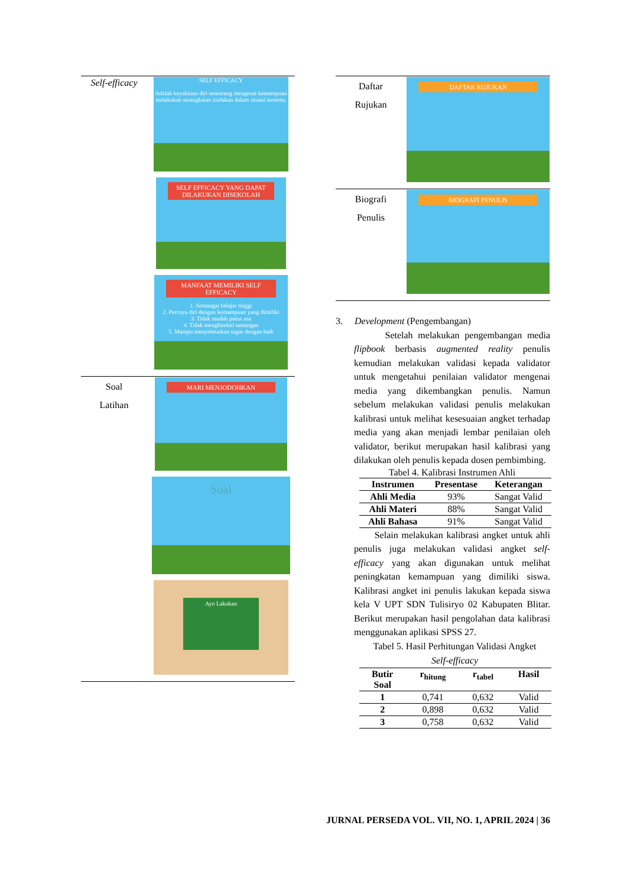| Self-efficacy | SELF EFFICACY Adalah keyakinan diri seseorang mengenai kemampuan melakukan serangkaian tindakan dalam situasi tertentu. SELF EFFICACY YANG DAPAT DILAKUKAN DISEKOLAH MANFAAT MEMILIKI SELF EFFICACY 1. Semangat belajar tinggi 2. Percaya diri dengan kemampuan yang dimiliki 3. Tidak mudah putus asa 4. Tidak menghindari tantangan 5. Mampu menyelesaikan tugas dengan baik |
| Soal Latihan | MARI MENJODOHKAN Soal Ayo Lakukan |
| Daftar Rujukan | DAFTAR RUJUKAN |
| Biografi Penulis | BIOGRAFI PENULIS |
3. Development (Pengembangan)
Setelah melakukan pengembangan media flipbook berbasis augmented reality penulis kemudian melakukan validasi kepada validator untuk mengetahui penilaian validator mengenai media yang dikembangkan penulis. Namun sebelum melakukan validasi penulis melakukan kalibrasi untuk melihat kesesuaian angket terhadap media yang akan menjadi lembar penilaian oleh validator, berikut merupakan hasil kalibrasi yang dilakukan oleh penulis kepada dosen pembimbing.
Tabel 4. Kalibrasi Instrumen Ahli
| Instrumen | Presentase | Keterangan |
| --- | --- | --- |
| Ahli Media | 93% | Sangat Valid |
| Ahli Materi | 88% | Sangat Valid |
| Ahli Bahasa | 91% | Sangat Valid |
Selain melakukan kalibrasi angket untuk ahli penulis juga melakukan validasi angket self-efficacy yang akan digunakan untuk melihat peningkatan kemampuan yang dimiliki siswa. Kalibrasi angket ini penulis lakukan kepada siswa kela V UPT SDN Tulisiryo 02 Kabupaten Blitar. Berikut merupakan hasil pengolahan data kalibrasi menggunakan aplikasi SPSS 27.
Tabel 5. Hasil Perhitungan Validasi Angket
Self-efficacy
| Butir Soal | r<sub>hitung</sub> | r<sub>tabel</sub> | Hasil |
| --- | --- | --- | --- |
| 1 | 0,741 | 0,632 | Valid |
| 2 | 0,898 | 0,632 | Valid |
| 3 | 0,758 | 0,632 | Valid |
JURNAL PERSEDA VOL. VII, NO. 1, APRIL 2024 | 36